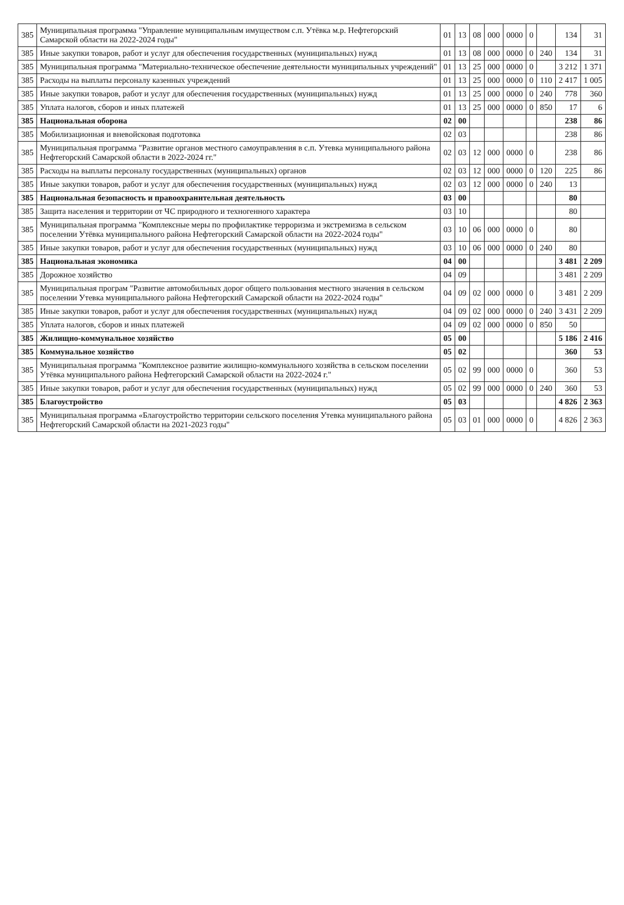| 385 | Муниципальная программа "Управление муниципальным имуществом с.п. Утёвка м.р. Нефтегорский Самарской области на 2022-2024 годы" | 01 | 13 | 08 | 000 | 0000 | 0 | | 134 | 31 |
| 385 | Иные закупки товаров, работ и услуг для обеспечения государственных (муниципальных) нужд | 01 | 13 | 08 | 000 | 0000 | 0 | 240 | 134 | 31 |
| 385 | Муниципальная программа "Материально-техническое обеспечение деятельности муниципальных учреждений" | 01 | 13 | 25 | 000 | 0000 | 0 | | 3 212 | 1 371 |
| 385 | Расходы на выплаты персоналу казенных учреждений | 01 | 13 | 25 | 000 | 0000 | 0 | 110 | 2 417 | 1 005 |
| 385 | Иные закупки товаров, работ и услуг для обеспечения государственных (муниципальных) нужд | 01 | 13 | 25 | 000 | 0000 | 0 | 240 | 778 | 360 |
| 385 | Уплата налогов, сборов и иных платежей | 01 | 13 | 25 | 000 | 0000 | 0 | 850 | 17 | 6 |
| 385 | Национальная оборона | 02 | 00 | | | | | | 238 | 86 |
| 385 | Мобилизационная и вневойсковая подготовка | 02 | 03 | | | | | | 238 | 86 |
| 385 | Муниципальная программа "Развитие органов местного самоуправления в с.п. Утевка муниципального района Нефтегорский Самарской области в 2022-2024 гг." | 02 | 03 | 12 | 000 | 0000 | 0 | | 238 | 86 |
| 385 | Расходы на выплаты персоналу государственных (муниципальных) органов | 02 | 03 | 12 | 000 | 0000 | 0 | 120 | 225 | 86 |
| 385 | Иные закупки товаров, работ и услуг для обеспечения государственных (муниципальных) нужд | 02 | 03 | 12 | 000 | 0000 | 0 | 240 | 13 | |
| 385 | Национальная безопасность и правоохранительная деятельность | 03 | 00 | | | | | | 80 | |
| 385 | Защита населения и территории от ЧС природного и техногенного характера | 03 | 10 | | | | | | 80 | |
| 385 | Муниципальная программа "Комплексные меры по профилактике терроризма и экстремизма в сельском поселении Утёвка муниципального района Нефтегорский Самарской области на 2022-2024 годы" | 03 | 10 | 06 | 000 | 0000 | 0 | | 80 | |
| 385 | Иные закупки товаров, работ и услуг для обеспечения государственных (муниципальных) нужд | 03 | 10 | 06 | 000 | 0000 | 0 | 240 | 80 | |
| 385 | Национальная экономика | 04 | 00 | | | | | | 3 481 | 2 209 |
| 385 | Дорожное хозяйство | 04 | 09 | | | | | | 3 481 | 2 209 |
| 385 | Муниципальная програм "Развитие автомобильных дорог общего пользования местного значения в сельском поселении Утевка муниципального района Нефтегорский Самарской области на 2022-2024 годы" | 04 | 09 | 02 | 000 | 0000 | 0 | | 3 481 | 2 209 |
| 385 | Иные закупки товаров, работ и услуг для обеспечения государственных (муниципальных) нужд | 04 | 09 | 02 | 000 | 0000 | 0 | 240 | 3 431 | 2 209 |
| 385 | Уплата налогов, сборов и иных платежей | 04 | 09 | 02 | 000 | 0000 | 0 | 850 | 50 | |
| 385 | Жилищно-коммунальное хозяйство | 05 | 00 | | | | | | 5 186 | 2 416 |
| 385 | Коммунальное хозяйство | 05 | 02 | | | | | | 360 | 53 |
| 385 | Муниципальная программа "Комплексное развитие жилищно-коммунального хозяйства в сельском поселении Утёвка муниципального района Нефтегорский Самарской области на 2022-2024 г." | 05 | 02 | 99 | 000 | 0000 | 0 | | 360 | 53 |
| 385 | Иные закупки товаров, работ и услуг для обеспечения государственных (муниципальных) нужд | 05 | 02 | 99 | 000 | 0000 | 0 | 240 | 360 | 53 |
| 385 | Благоустройство | 05 | 03 | | | | | | 4 826 | 2 363 |
| 385 | Муниципальная программа «Благоустройство территории сельского поселения Утевка муниципального района Нефтегорский Самарской области на 2021-2023 годы" | 05 | 03 | 01 | 000 | 0000 | 0 | | 4 826 | 2 363 |